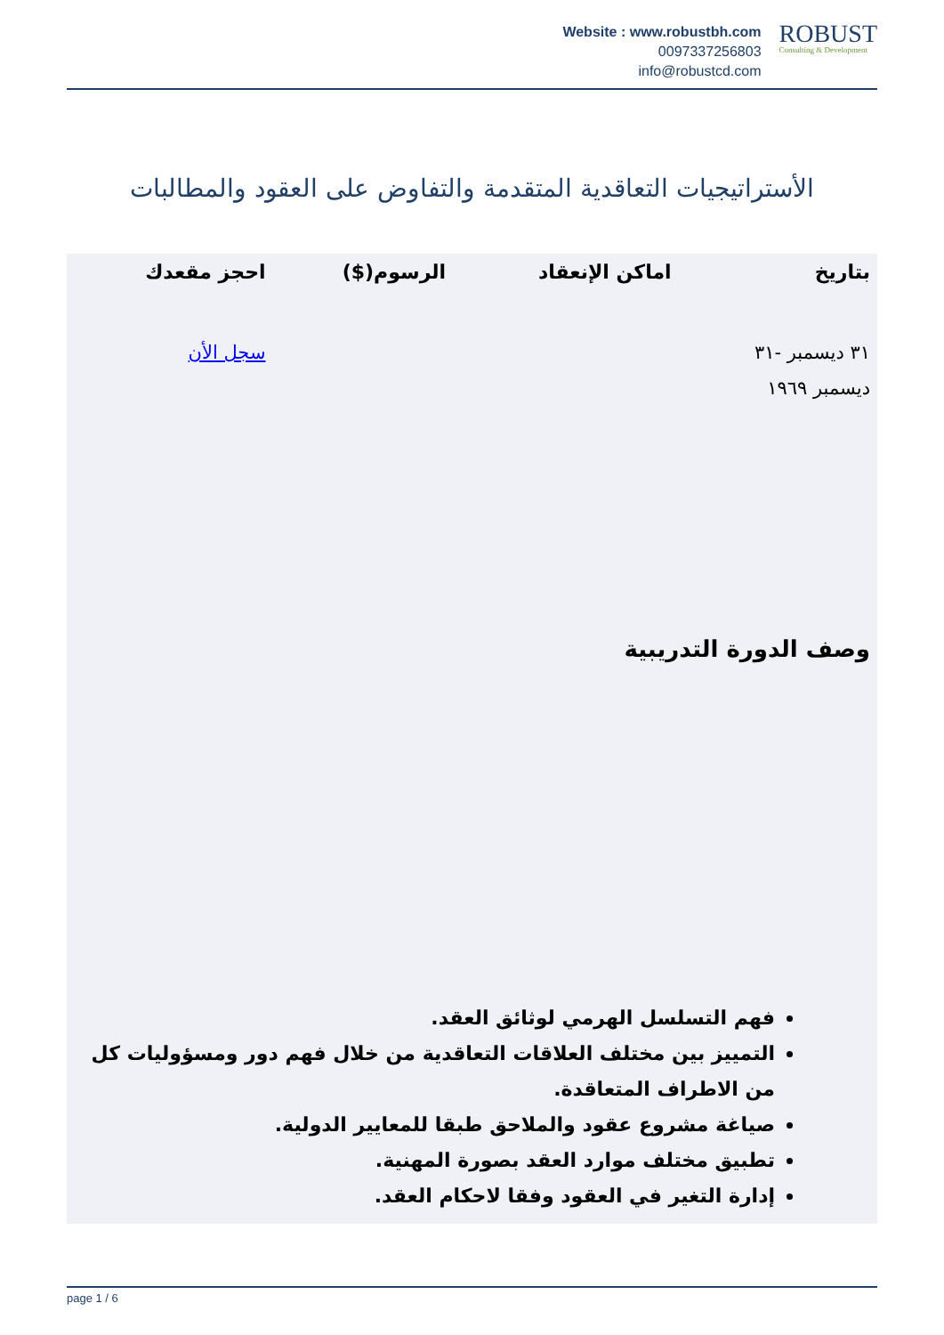Website : www.robustbh.com
0097337256803
info@robustcd.com
ROBUST
Consulting & Development
الأستراتيجيات التعاقدية المتقدمة والتفاوض على العقود والمطالبات
| بتاريخ | اماكن الإنعقاد | الرسوم($) | احجز مقعدك |
| --- | --- | --- | --- |
| ٣١ ديسمبر -٣١ ديسمبر ١٩٦٩ | | | سجل الأن |
وصف الدورة التدريبية
فهم التسلسل الهرمي لوثائق العقد.
التمييز بين مختلف العلاقات التعاقدية من خلال فهم دور ومسؤوليات كل من الاطراف المتعاقدة.
صياغة مشروع عقود والملاحق طبقا للمعايير الدولية.
تطبيق مختلف موارد العقد بصورة المهنية.
إدارة التغير في العقود وفقا لاحكام العقد.
page 1 / 6